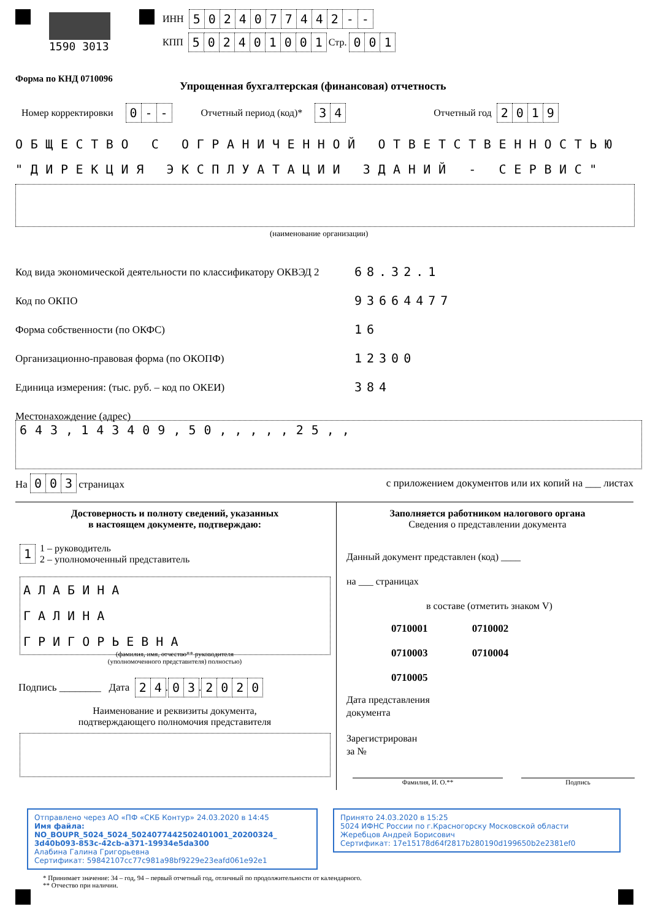1590 3013 ИНН 5024077442 - -
КПП 502401001 Стр. 001
Форма по КНД 0710096
Упрощенная бухгалтерская (финансовая) отчетность
Номер корректировки 0 - - Отчетный период (код)* 34 Отчетный год 2019
ОБЩЕСТВО С ОГРАНИЧЕННОЙ ОТВЕТСТВЕННОСТЬЮ
"ДИРЕКЦИЯ ЭКСПЛУАТАЦИИ ЗДАНИЙ - СЕРВИС"
(наименование организации)
Код вида экономической деятельности по классификатору ОКВЭД 2
Код по ОКПО
Форма собственности (по ОКФС)
Организационно-правовая форма (по ОКОПФ)
Единица измерения: (тыс. руб. – код по ОКЕИ)
Местонахождение (адрес)
68.32.1
93664477
16
12300
384
643,143409,50,,,,,25,,
На 0 0 3 страницах с приложением документов или их копий на ___ листах
Достоверность и полноту сведений, указанных
в настоящем документе, подтверждаю:
1 1 – руководитель
2 – уполномоченный представитель
АЛАБИНА
ГАЛИНА
ГРИГОРЬЕВНА
(фамилия, имя, отчество** руководителя
(уполномоченного представителя) полностью)
Подпись ________ Дата 24. 03. 2020
Наименование и реквизиты документа,
подтверждающего полномочия представителя
Заполняется работником налогового органа
Сведения о представлении документа
Данный документ представлен (код) ____
на ___ страницах
в составе (отметить знаком V)
0710001 0710002
0710003 0710004
0710005
Дата представления
документа
Зарегистрирован
за №
Фамилия, И. О.** Подпись
Отправлено через АО «ПФ «СКБ Контур» 24.03.2020 в 14:45
Имя файла:
NO_BOUPR_5024_5024_5024077442502401001_20200324_
3d40b093-853c-42cb-a371-19934e5da300
Алабина Галина Григорьевна
Сертификат: 59842107cc77c981a98bf9229e23eafd061e92e1
Принято 24.03.2020 в 15:25
5024 ИФНС России по г.Красногорску Московской области
Жеребцов Андрей Борисович
Сертификат: 17e15178d64f2817b280190d199650b2e2381ef0
* Принимает значение: 34 – год, 94 – первый отчетный год, отличный по продолжительности от календарного.
** Отчество при наличии.